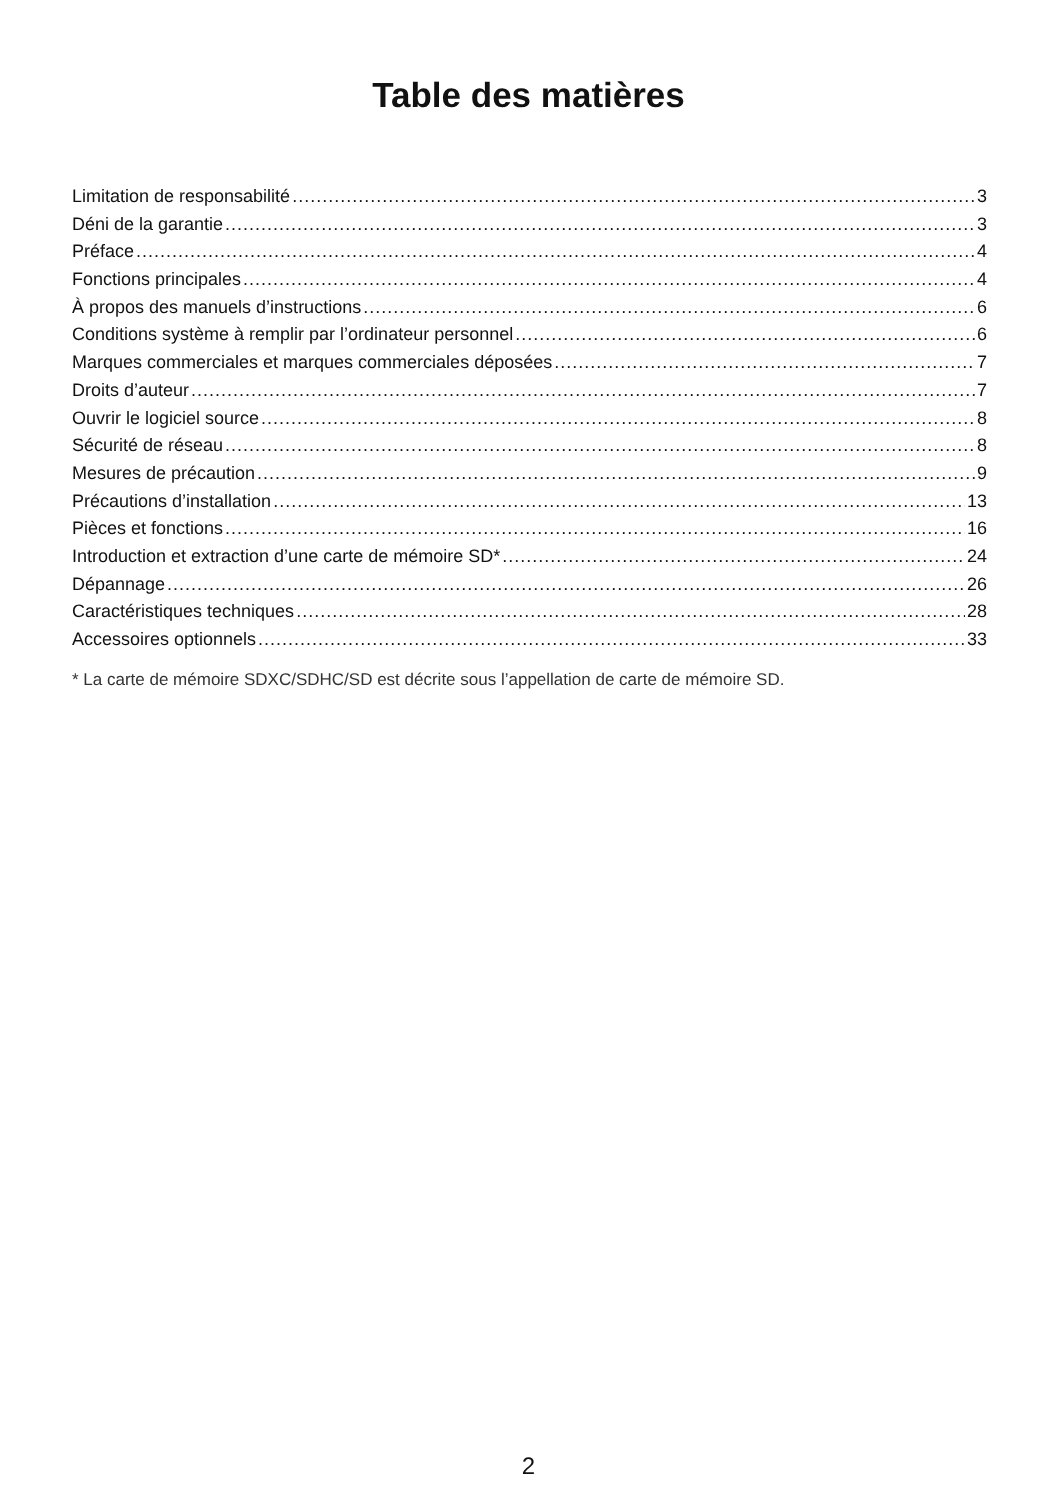Table des matières
Limitation de responsabilité 3
Déni de la garantie 3
Préface 4
Fonctions principales 4
À propos des manuels d’instructions 6
Conditions système à remplir par l’ordinateur personnel 6
Marques commerciales et marques commerciales déposées 7
Droits d’auteur 7
Ouvrir le logiciel source 8
Sécurité de réseau 8
Mesures de précaution 9
Précautions d’installation 13
Pièces et fonctions 16
Introduction et extraction d’une carte de mémoire SD* 24
Dépannage 26
Caractéristiques techniques 28
Accessoires optionnels 33
* La carte de mémoire SDXC/SDHC/SD est décrite sous l’appellation de carte de mémoire SD.
2